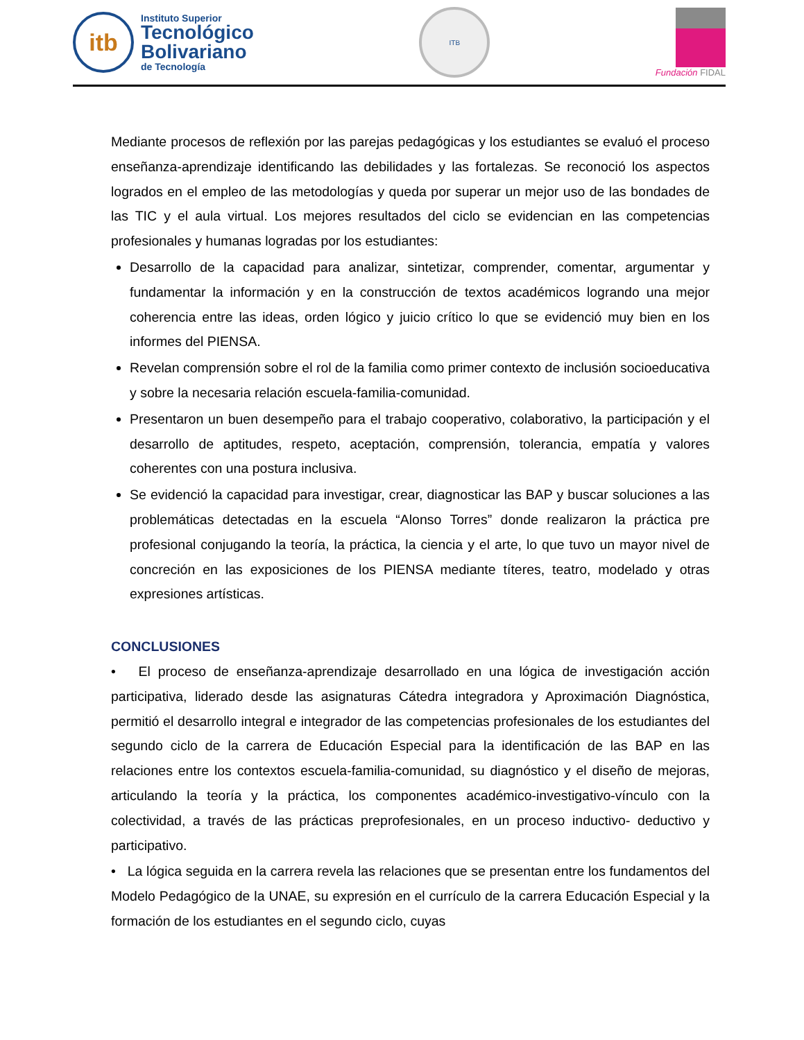itb
Instituto Superior
Tecnológico
Bolivariano
de Tecnología
ITB
Fundación FIDAL
Mediante procesos de reflexión por las parejas pedagógicas y los estudiantes se evaluó el proceso enseñanza-aprendizaje identificando las debilidades y las fortalezas. Se reconoció los aspectos logrados en el empleo de las metodologías y queda por superar un mejor uso de las bondades de las TIC y el aula virtual. Los mejores resultados del ciclo se evidencian en las competencias profesionales y humanas logradas por los estudiantes:
Desarrollo de la capacidad para analizar, sintetizar, comprender, comentar, argumentar y fundamentar la información y en la construcción de textos académicos logrando una mejor coherencia entre las ideas, orden lógico y juicio crítico lo que se evidenció muy bien en los informes del PIENSA.
Revelan comprensión sobre el rol de la familia como primer contexto de inclusión socioeducativa y sobre la necesaria relación escuela-familia-comunidad.
Presentaron un buen desempeño para el trabajo cooperativo, colaborativo, la participación y el desarrollo de aptitudes, respeto, aceptación, comprensión, tolerancia, empatía y valores coherentes con una postura inclusiva.
Se evidenció la capacidad para investigar, crear, diagnosticar las BAP y buscar soluciones a las problemáticas detectadas en la escuela “Alonso Torres” donde realizaron la práctica pre profesional conjugando la teoría, la práctica, la ciencia y el arte, lo que tuvo un mayor nivel de concreción en las exposiciones de los PIENSA mediante títeres, teatro, modelado y otras expresiones artísticas.
CONCLUSIONES
• El proceso de enseñanza-aprendizaje desarrollado en una lógica de investigación acción participativa, liderado desde las asignaturas Cátedra integradora y Aproximación Diagnóstica, permitió el desarrollo integral e integrador de las competencias profesionales de los estudiantes del segundo ciclo de la carrera de Educación Especial para la identificación de las BAP en las relaciones entre los contextos escuela-familia-comunidad, su diagnóstico y el diseño de mejoras, articulando la teoría y la práctica, los componentes académico-investigativo-vínculo con la colectividad, a través de las prácticas preprofesionales, en un proceso inductivo- deductivo y participativo.
• La lógica seguida en la carrera revela las relaciones que se presentan entre los fundamentos del Modelo Pedagógico de la UNAE, su expresión en el currículo de la carrera Educación Especial y la formación de los estudiantes en el segundo ciclo, cuyas